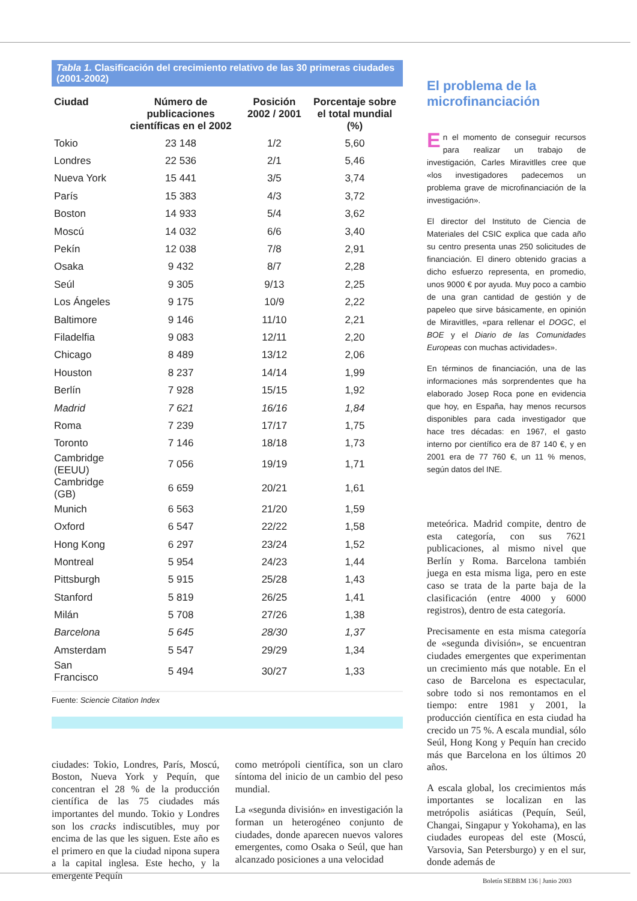Tabla 1. Clasificación del crecimiento relativo de las 30 primeras ciudades (2001-2002)
| Ciudad | Número de publicaciones científicas en el 2002 | Posición 2002 / 2001 | Porcentaje sobre el total mundial (%) |
| --- | --- | --- | --- |
| Tokio | 23 148 | 1/2 | 5,60 |
| Londres | 22 536 | 2/1 | 5,46 |
| Nueva York | 15 441 | 3/5 | 3,74 |
| París | 15 383 | 4/3 | 3,72 |
| Boston | 14 933 | 5/4 | 3,62 |
| Moscú | 14 032 | 6/6 | 3,40 |
| Pekín | 12 038 | 7/8 | 2,91 |
| Osaka | 9 432 | 8/7 | 2,28 |
| Seúl | 9 305 | 9/13 | 2,25 |
| Los Ángeles | 9 175 | 10/9 | 2,22 |
| Baltimore | 9 146 | 11/10 | 2,21 |
| Filadelfia | 9 083 | 12/11 | 2,20 |
| Chicago | 8 489 | 13/12 | 2,06 |
| Houston | 8 237 | 14/14 | 1,99 |
| Berlín | 7 928 | 15/15 | 1,92 |
| Madrid | 7 621 | 16/16 | 1,84 |
| Roma | 7 239 | 17/17 | 1,75 |
| Toronto | 7 146 | 18/18 | 1,73 |
| Cambridge (EEUU) | 7 056 | 19/19 | 1,71 |
| Cambridge (GB) | 6 659 | 20/21 | 1,61 |
| Munich | 6 563 | 21/20 | 1,59 |
| Oxford | 6 547 | 22/22 | 1,58 |
| Hong Kong | 6 297 | 23/24 | 1,52 |
| Montreal | 5 954 | 24/23 | 1,44 |
| Pittsburgh | 5 915 | 25/28 | 1,43 |
| Stanford | 5 819 | 26/25 | 1,41 |
| Milán | 5 708 | 27/26 | 1,38 |
| Barcelona | 5 645 | 28/30 | 1,37 |
| Amsterdam | 5 547 | 29/29 | 1,34 |
| San Francisco | 5 494 | 30/27 | 1,33 |
Fuente: Sciencie Citation Index
ciudades: Tokio, Londres, París, Moscú, Boston, Nueva York y Pequín, que concentran el 28 % de la producción científica de las 75 ciudades más importantes del mundo. Tokio y Londres son los cracks indiscutibles, muy por encima de las que les siguen. Este año es el primero en que la ciudad nipona supera a la capital inglesa. Este hecho, y la emergente Pequín
como metrópoli científica, son un claro síntoma del inicio de un cambio del peso mundial.
La «segunda división» en investigación la forman un heterogéneo conjunto de ciudades, donde aparecen nuevos valores emergentes, como Osaka o Seúl, que han alcanzado posiciones a una velocidad
El problema de la microfinanciación
En el momento de conseguir recursos para realizar un trabajo de investigación, Carles Miravitlles cree que «los investigadores padecemos un problema grave de microfinanciación de la investigación».
El director del Instituto de Ciencia de Materiales del CSIC explica que cada año su centro presenta unas 250 solicitudes de financiación. El dinero obtenido gracias a dicho esfuerzo representa, en promedio, unos 9000 € por ayuda. Muy poco a cambio de una gran cantidad de gestión y de papeleo que sirve básicamente, en opinión de Miravitlles, «para rellenar el DOGC, el BOE y el Diario de las Comunidades Europeas con muchas actividades».
En términos de financiación, una de las informaciones más sorprendentes que ha elaborado Josep Roca pone en evidencia que hoy, en España, hay menos recursos disponibles para cada investigador que hace tres décadas: en 1967, el gasto interno por científico era de 87 140 €, y en 2001 era de 77 760 €, un 11 % menos, según datos del INE.
meteórica. Madrid compite, dentro de esta categoría, con sus 7621 publicaciones, al mismo nivel que Berlín y Roma. Barcelona también juega en esta misma liga, pero en este caso se trata de la parte baja de la clasificación (entre 4000 y 6000 registros), dentro de esta categoría.
Precisamente en esta misma categoría de «segunda división», se encuentran ciudades emergentes que experimentan un crecimiento más que notable. En el caso de Barcelona es espectacular, sobre todo si nos remontamos en el tiempo: entre 1981 y 2001, la producción científica en esta ciudad ha crecido un 75 %. A escala mundial, sólo Seúl, Hong Kong y Pequín han crecido más que Barcelona en los últimos 20 años.
A escala global, los crecimientos más importantes se localizan en las metrópolis asiáticas (Pequín, Seúl, Changai, Singapur y Yokohama), en las ciudades europeas del este (Moscú, Varsovia, San Petersburgo) y en el sur, donde además de
Boletín SEBBM 136 | Junio 2003